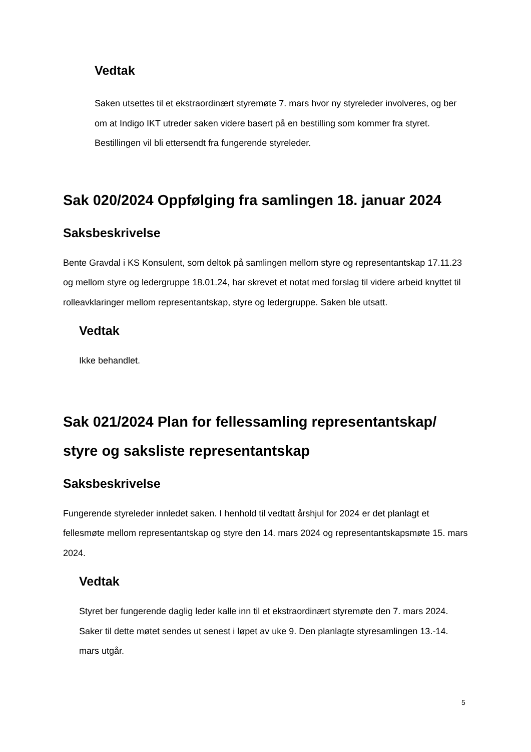Vedtak
Saken utsettes til et ekstraordinært styremøte 7. mars hvor ny styreleder involveres, og ber om at Indigo IKT utreder saken videre basert på en bestilling som kommer fra styret. Bestillingen vil bli ettersendt fra fungerende styreleder.
Sak 020/2024 Oppfølging fra samlingen 18. januar 2024
Saksbeskrivelse
Bente Gravdal i KS Konsulent, som deltok på samlingen mellom styre og representantskap 17.11.23 og mellom styre og ledergruppe 18.01.24, har skrevet et notat med forslag til videre arbeid knyttet til rolleavklaringer mellom representantskap, styre og ledergruppe. Saken ble utsatt.
Vedtak
Ikke behandlet.
Sak 021/2024 Plan for fellessamling representantskap/ styre og saksliste representantskap
Saksbeskrivelse
Fungerende styreleder innledet saken. I henhold til vedtatt årshjul for 2024 er det planlagt et fellesmøte mellom representantskap og styre den 14. mars 2024 og representantskapsmøte 15. mars 2024.
Vedtak
Styret ber fungerende daglig leder kalle inn til et ekstraordinært styremøte den 7. mars 2024. Saker til dette møtet sendes ut senest i løpet av uke 9. Den planlagte styresamlingen 13.-14. mars utgår.
5